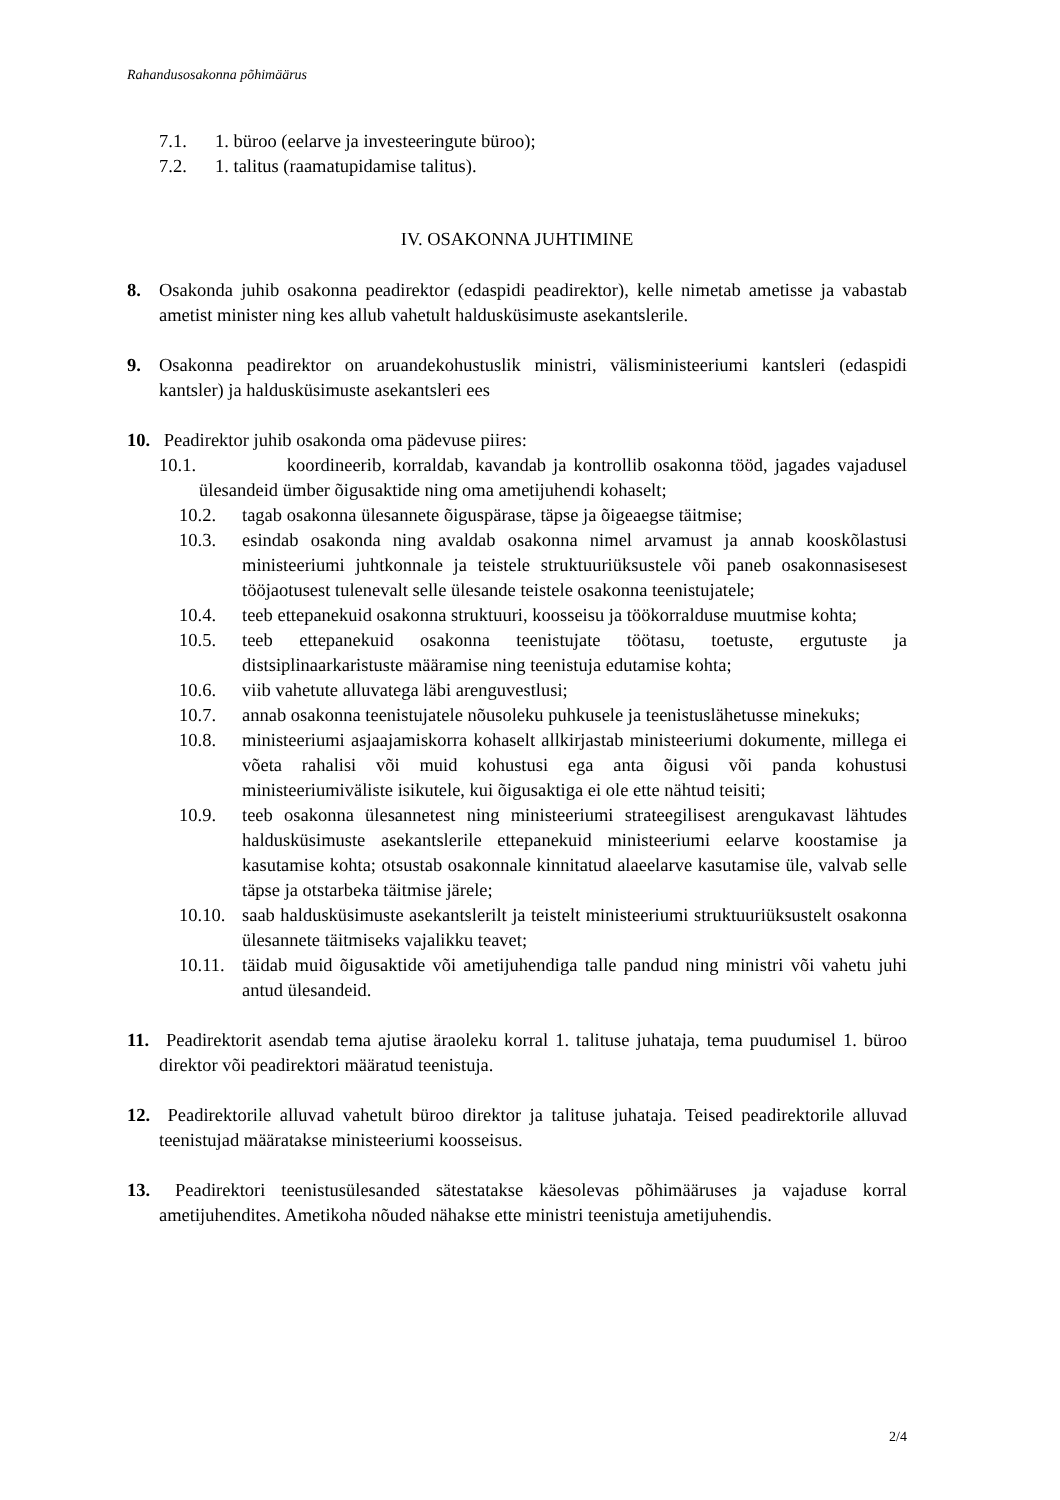Rahandusosakonna põhimäärus
7.1. 1. büroo (eelarve ja investeeringute büroo);
7.2. 1. talitus (raamatupidamise talitus).
IV. OSAKONNA JUHTIMINE
8. Osakonda juhib osakonna peadirektor (edaspidi peadirektor), kelle nimetab ametisse ja vabastab ametist minister ning kes allub vahetult haldusküsimuste asekantslerile.
9. Osakonna peadirektor on aruandekohustuslik ministri, välisministeeriumi kantsleri (edaspidi kantsler) ja haldusküsimuste asekantsleri ees
10. Peadirektor juhib osakonda oma pädevuse piires:
10.1. koordineerib, korraldab, kavandab ja kontrollib osakonna tööd, jagades vajadusel ülesandeid ümber õigusaktide ning oma ametijuhendi kohaselt;
10.2. tagab osakonna ülesannete õiguspärase, täpse ja õigeaegse täitmise;
10.3. esindab osakonda ning avaldab osakonna nimel arvamust ja annab kooskõlastusi ministeeriumi juhtkonnale ja teistele struktuuriüksustele või paneb osakonnasisesest tööjaotusest tulenevalt selle ülesande teistele osakonna teenistujatele;
10.4. teeb ettepanekuid osakonna struktuuri, koosseisu ja töökorralduse muutmise kohta;
10.5. teeb ettepanekuid osakonna teenistujate töötasu, toetuste, ergutuste ja distsiplinaarkaristuste määramise ning teenistuja edutamise kohta;
10.6. viib vahetute alluvatega läbi arenguvestlusi;
10.7. annab osakonna teenistujatele nõusoleku puhkusele ja teenistuslähetusse minekuks;
10.8. ministeeriumi asjaajamiskorra kohaselt allkirjastab ministeeriumi dokumente, millega ei võeta rahalisi või muid kohustusi ega anta õigusi või panda kohustusi ministeeriumiväliste isikutele, kui õigusaktiga ei ole ette nähtud teisiti;
10.9. teeb osakonna ülesannetest ning ministeeriumi strateegilisest arengukavast lähtudes haldusküsimuste asekantslerile ettepanekuid ministeeriumi eelarve koostamise ja kasutamise kohta; otsustab osakonnale kinnitatud alaeelarve kasutamise üle, valvab selle täpse ja otstarbeka täitmise järele;
10.10. saab haldusküsimuste asekantslerilt ja teistelt ministeeriumi struktuuriüksustelt osakonna ülesannete täitmiseks vajalikku teavet;
10.11. täidab muid õigusaktide või ametijuhendiga talle pandud ning ministri või vahetu juhi antud ülesandeid.
11. Peadirektorit asendab tema ajutise äraoleku korral 1. talituse juhataja, tema puudumisel 1. büroo direktor või peadirektori määratud teenistuja.
12. Peadirektorile alluvad vahetult büroo direktor ja talituse juhataja. Teised peadirektorile alluvad teenistujad määratakse ministeeriumi koosseisus.
13. Peadirektori teenistusülesanded sätestatakse käesolevas põhimääruses ja vajaduse korral ametijuhendites. Ametikoha nõuded nähakse ette ministri teenistuja ametijuhendis.
2/4